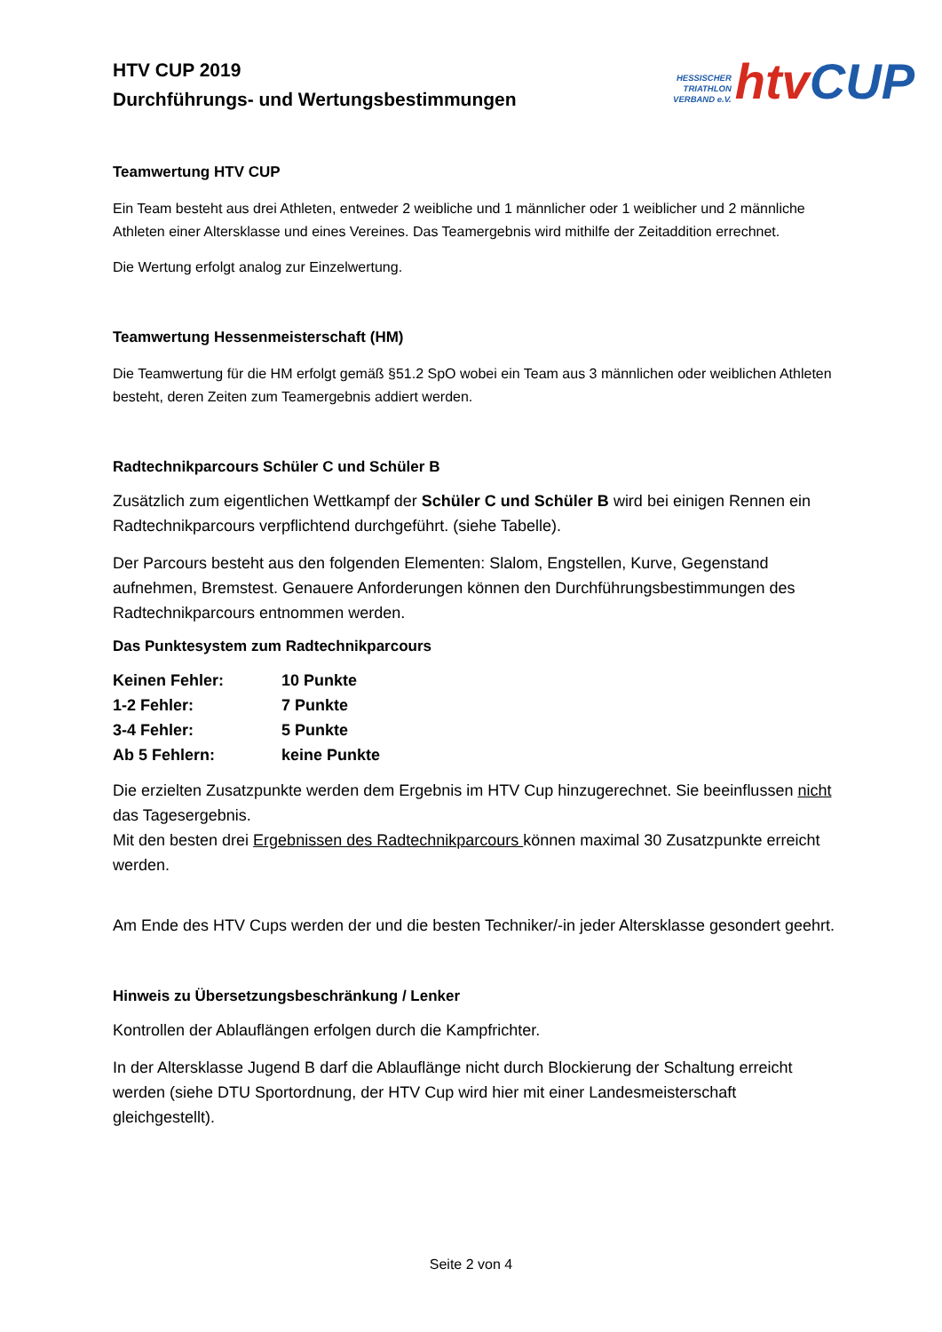HTV CUP 2019
Durchführungs- und Wertungsbestimmungen
HESSISCHER
TRIATHLON
VERBAND e.V.
htv CUP
Teamwertung HTV CUP
Ein Team besteht aus drei Athleten, entweder 2 weibliche und 1 männlicher oder 1 weiblicher und 2 männliche Athleten einer Altersklasse und eines Vereines. Das Teamergebnis wird mithilfe der Zeitaddition errechnet.
Die Wertung erfolgt analog zur Einzelwertung.
Teamwertung Hessenmeisterschaft (HM)
Die Teamwertung für die HM erfolgt gemäß §51.2 SpO wobei ein Team aus 3 männlichen oder weiblichen Athleten besteht, deren Zeiten zum Teamergebnis addiert werden.
Radtechnikparcours Schüler C und Schüler B
Zusätzlich zum eigentlichen Wettkampf der Schüler C und Schüler B wird bei einigen Rennen ein Radtechnikparcours verpflichtend durchgeführt. (siehe Tabelle).
Der Parcours besteht aus den folgenden Elementen: Slalom, Engstellen, Kurve, Gegenstand aufnehmen, Bremstest. Genauere Anforderungen können den Durchführungsbestimmungen des Radtechnikparcours entnommen werden.
Das Punktesystem zum Radtechnikparcours
| Keinen Fehler: | 10 Punkte |
| 1-2 Fehler: | 7 Punkte |
| 3-4 Fehler: | 5 Punkte |
| Ab 5 Fehlern: | keine Punkte |
Die erzielten Zusatzpunkte werden dem Ergebnis im HTV Cup hinzugerechnet. Sie beeinflussen nicht das Tagesergebnis.
Mit den besten drei Ergebnissen des Radtechnikparcours können maximal 30 Zusatzpunkte erreicht werden.
Am Ende des HTV Cups werden der und die besten Techniker/-in jeder Altersklasse gesondert geehrt.
Hinweis zu Übersetzungsbeschränkung / Lenker
Kontrollen der Ablauflängen erfolgen durch die Kampfrichter.
In der Altersklasse Jugend B darf die Ablauflänge nicht durch Blockierung der Schaltung erreicht werden (siehe DTU Sportordnung, der HTV Cup wird hier mit einer Landesmeisterschaft gleichgestellt).
Seite 2 von 4